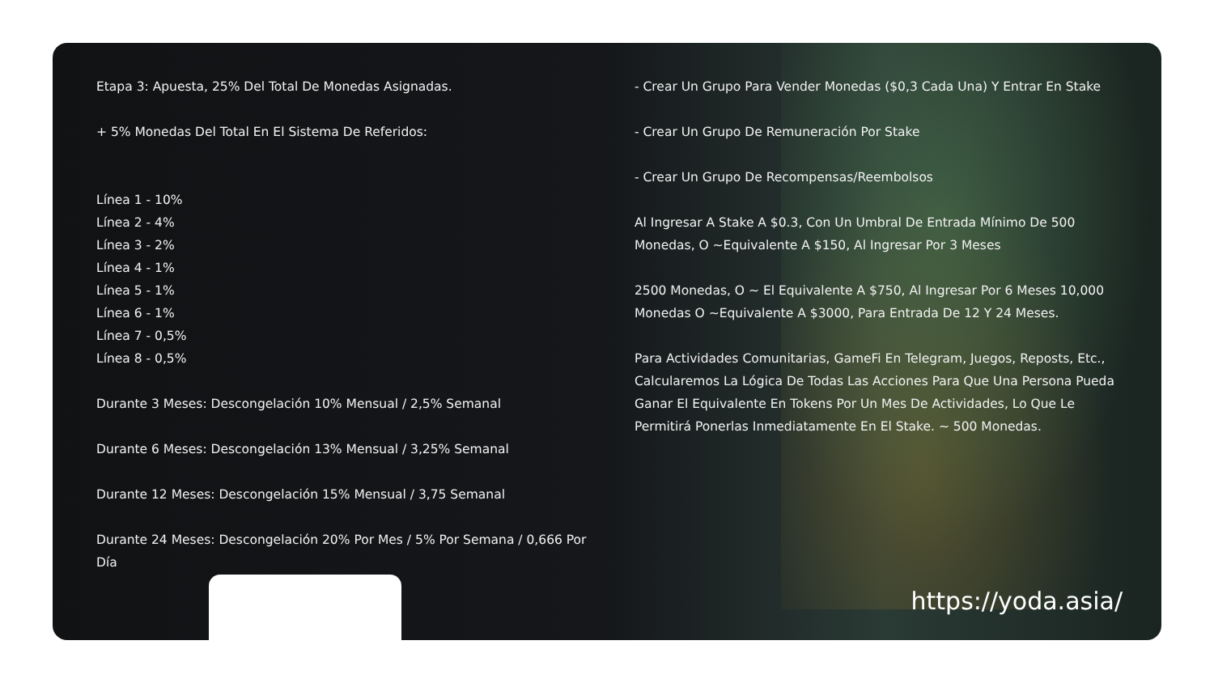Etapa 3: Apuesta, 25% Del Total De Monedas Asignadas.
+ 5% Monedas Del Total En El Sistema De Referidos:
Línea 1 - 10%
Línea 2 - 4%
Línea 3 - 2%
Línea 4 - 1%
Línea 5 - 1%
Línea 6 - 1%
Línea 7 - 0,5%
Línea 8 - 0,5%
Durante 3 Meses: Descongelación 10% Mensual / 2,5% Semanal
Durante 6 Meses: Descongelación 13% Mensual / 3,25% Semanal
Durante 12 Meses: Descongelación 15% Mensual / 3,75 Semanal
Durante 24 Meses: Descongelación 20% Por Mes / 5% Por Semana / 0,666 Por Día
- Crear Un Grupo Para Vender Monedas ($0,3 Cada Una) Y Entrar En Stake
- Crear Un Grupo De Remuneración Por Stake
- Crear Un Grupo De Recompensas/Reembolsos
Al Ingresar A Stake A $0.3, Con Un Umbral De Entrada Mínimo De 500 Monedas, O ~Equivalente A $150, Al Ingresar Por 3 Meses
2500 Monedas, O ~ El Equivalente A $750, Al Ingresar Por 6 Meses 10,000 Monedas O ~Equivalente A $3000, Para Entrada De 12 Y 24 Meses.
Para Actividades Comunitarias, GameFi En Telegram, Juegos, Reposts, Etc., Calcularemos La Lógica De Todas Las Acciones Para Que Una Persona Pueda Ganar El Equivalente En Tokens Por Un Mes De Actividades, Lo Que Le Permitirá Ponerlas Inmediatamente En El Stake. ~ 500 Monedas.
https://yoda.asia/